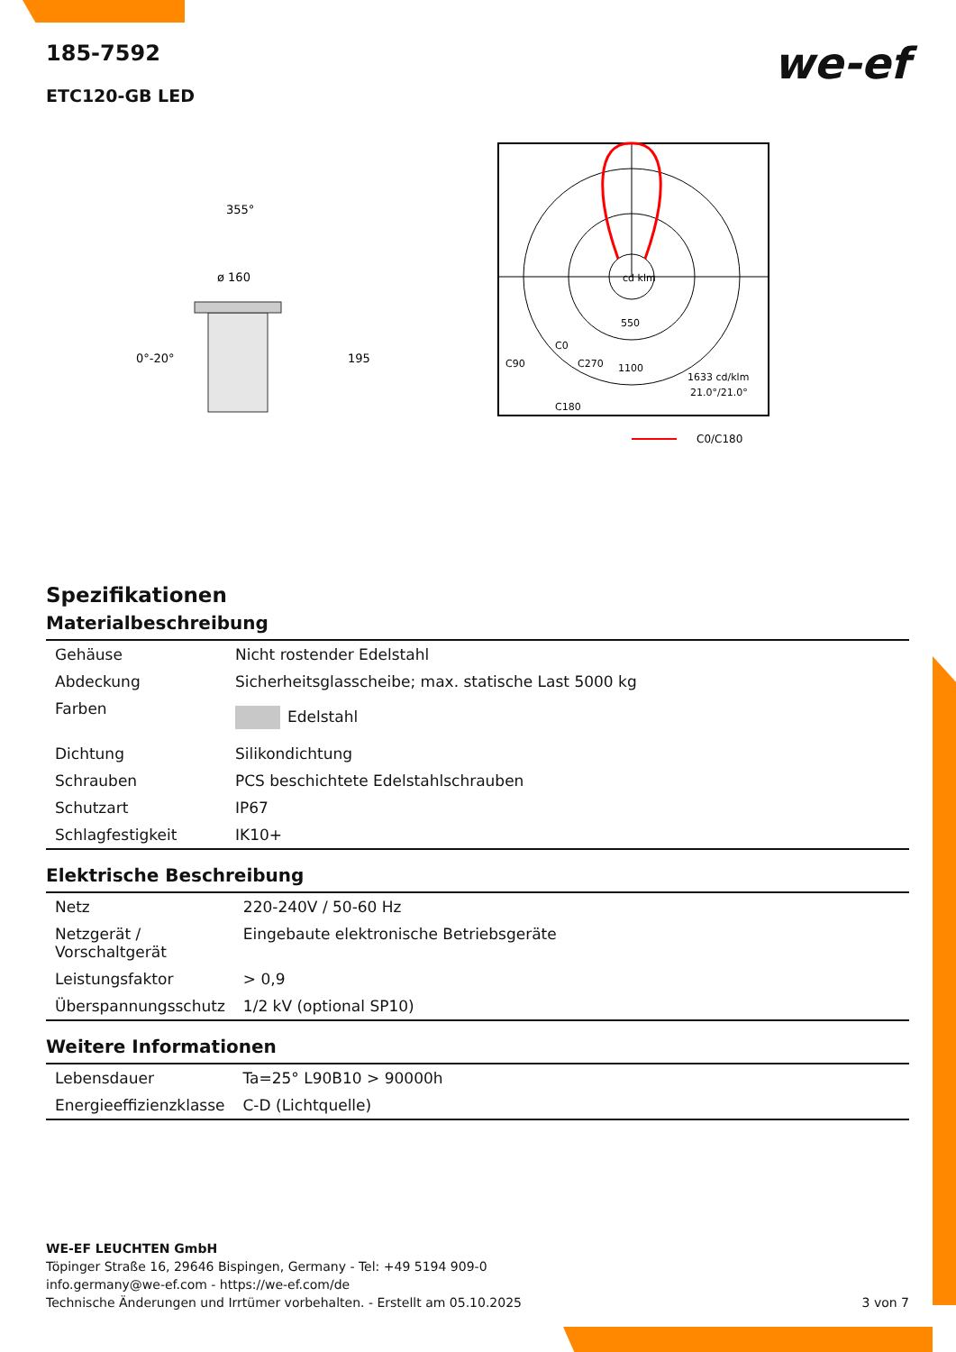we-ef
185-7592
ETC120-GB LED
355°
ø 160
0°-20°
195
cd klm
550
1100
C90
C0
C270
C180
1633 cd/klm
21.0°/21.0°
C0/C180
Spezifikationen
Materialbeschreibung
| Gehäuse | Nicht rostender Edelstahl |
| Abdeckung | Sicherheitsglasscheibe; max. statische Last 5000 kg |
| Farben | Edelstahl |
| Dichtung | Silikondichtung |
| Schrauben | PCS beschichtete Edelstahlschrauben |
| Schutzart | IP67 |
| Schlagfestigkeit | IK10+ |
Elektrische Beschreibung
| Netz | 220-240V / 50-60 Hz |
| Netzgerät / Vorschaltgerät | Eingebaute elektronische Betriebsgeräte |
| Leistungsfaktor | > 0,9 |
| Überspannungsschutz | 1/2 kV (optional SP10) |
Weitere Informationen
| Lebensdauer | Ta=25° L90B10 > 90000h |
| Energieeffizienzklasse | C-D (Lichtquelle) |
WE-EF LEUCHTEN GmbH
Töpinger Straße 16, 29646 Bispingen, Germany - Tel: +49 5194 909-0
info.germany@we-ef.com - https://we-ef.com/de
Technische Änderungen und Irrtümer vorbehalten. - Erstellt am 05.10.2025 3 von 7